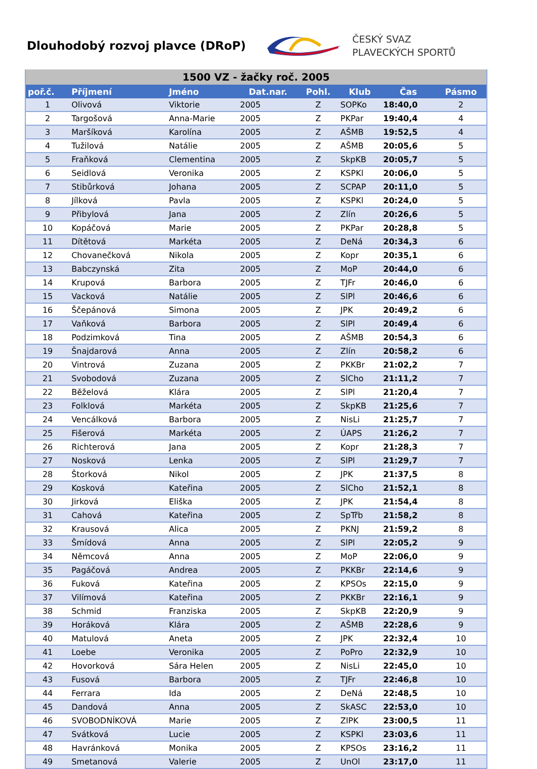Dlouhodobý rozvoj plavce (DRoP)
ČESKÝ SVAZ
PLAVECKÝCH SPORTŮ
| 1500 VZ - žačky roč. 2005 | | | | | | | |
| poř.č. | Příjmení | Jméno | Dat.nar. | Pohl. | Klub | Čas | Pásmo |
| 1 | Olivová | Viktorie | 2005 | Z | SOPKo | 18:40,0 | 2 |
| 2 | Targošová | Anna-Marie | 2005 | Z | PKPar | 19:40,4 | 4 |
| 3 | Maršíková | Karolína | 2005 | Z | AŠMB | 19:52,5 | 4 |
| 4 | Tužilová | Natálie | 2005 | Z | AŠMB | 20:05,6 | 5 |
| 5 | Fraňková | Clementina | 2005 | Z | SkpKB | 20:05,7 | 5 |
| 6 | Seidlová | Veronika | 2005 | Z | KSPKl | 20:06,0 | 5 |
| 7 | Stibůrková | Johana | 2005 | Z | SCPAP | 20:11,0 | 5 |
| 8 | Jílková | Pavla | 2005 | Z | KSPKl | 20:24,0 | 5 |
| 9 | Přibylová | Jana | 2005 | Z | Zlín | 20:26,6 | 5 |
| 10 | Kopáčová | Marie | 2005 | Z | PKPar | 20:28,8 | 5 |
| 11 | Dítětová | Markéta | 2005 | Z | DeNá | 20:34,3 | 6 |
| 12 | Chovanečková | Nikola | 2005 | Z | Kopr | 20:35,1 | 6 |
| 13 | Babczynská | Zita | 2005 | Z | MoP | 20:44,0 | 6 |
| 14 | Krupová | Barbora | 2005 | Z | TJFr | 20:46,0 | 6 |
| 15 | Vacková | Natálie | 2005 | Z | SlPl | 20:46,6 | 6 |
| 16 | Ščepánová | Simona | 2005 | Z | JPK | 20:49,2 | 6 |
| 17 | Vaňková | Barbora | 2005 | Z | SlPl | 20:49,4 | 6 |
| 18 | Podzimková | Tina | 2005 | Z | AŠMB | 20:54,3 | 6 |
| 19 | Šnajdarová | Anna | 2005 | Z | Zlín | 20:58,2 | 6 |
| 20 | Vintrová | Zuzana | 2005 | Z | PKKBr | 21:02,2 | 7 |
| 21 | Svobodová | Zuzana | 2005 | Z | SlCho | 21:11,2 | 7 |
| 22 | Běželová | Klára | 2005 | Z | SlPl | 21:20,4 | 7 |
| 23 | Folklová | Markéta | 2005 | Z | SkpKB | 21:25,6 | 7 |
| 24 | Vencálková | Barbora | 2005 | Z | NisLi | 21:25,7 | 7 |
| 25 | Fišerová | Markéta | 2005 | Z | ÚAPS | 21:26,2 | 7 |
| 26 | Richterová | Jana | 2005 | Z | Kopr | 21:28,3 | 7 |
| 27 | Nosková | Lenka | 2005 | Z | SlPl | 21:29,7 | 7 |
| 28 | Štorková | Nikol | 2005 | Z | JPK | 21:37,5 | 8 |
| 29 | Kosková | Kateřina | 2005 | Z | SlCho | 21:52,1 | 8 |
| 30 | Jirková | Eliška | 2005 | Z | JPK | 21:54,4 | 8 |
| 31 | Cahová | Kateřina | 2005 | Z | SpTřb | 21:58,2 | 8 |
| 32 | Krausová | Alica | 2005 | Z | PKNJ | 21:59,2 | 8 |
| 33 | Šmídová | Anna | 2005 | Z | SlPl | 22:05,2 | 9 |
| 34 | Němcová | Anna | 2005 | Z | MoP | 22:06,0 | 9 |
| 35 | Pagáčová | Andrea | 2005 | Z | PKKBr | 22:14,6 | 9 |
| 36 | Fuková | Kateřina | 2005 | Z | KPSOs | 22:15,0 | 9 |
| 37 | Vilímová | Kateřina | 2005 | Z | PKKBr | 22:16,1 | 9 |
| 38 | Schmid | Franziska | 2005 | Z | SkpKB | 22:20,9 | 9 |
| 39 | Horáková | Klára | 2005 | Z | AŠMB | 22:28,6 | 9 |
| 40 | Matulová | Aneta | 2005 | Z | JPK | 22:32,4 | 10 |
| 41 | Loebe | Veronika | 2005 | Z | PoPro | 22:32,9 | 10 |
| 42 | Hovorková | Sára Helen | 2005 | Z | NisLi | 22:45,0 | 10 |
| 43 | Fusová | Barbora | 2005 | Z | TJFr | 22:46,8 | 10 |
| 44 | Ferrara | Ida | 2005 | Z | DeNá | 22:48,5 | 10 |
| 45 | Dandová | Anna | 2005 | Z | SkASC | 22:53,0 | 10 |
| 46 | SVOBODNÍKOVÁ | Marie | 2005 | Z | ZlPK | 23:00,5 | 11 |
| 47 | Svátková | Lucie | 2005 | Z | KSPKl | 23:03,6 | 11 |
| 48 | Havránková | Monika | 2005 | Z | KPSOs | 23:16,2 | 11 |
| 49 | Smetanová | Valerie | 2005 | Z | UnOl | 23:17,0 | 11 |